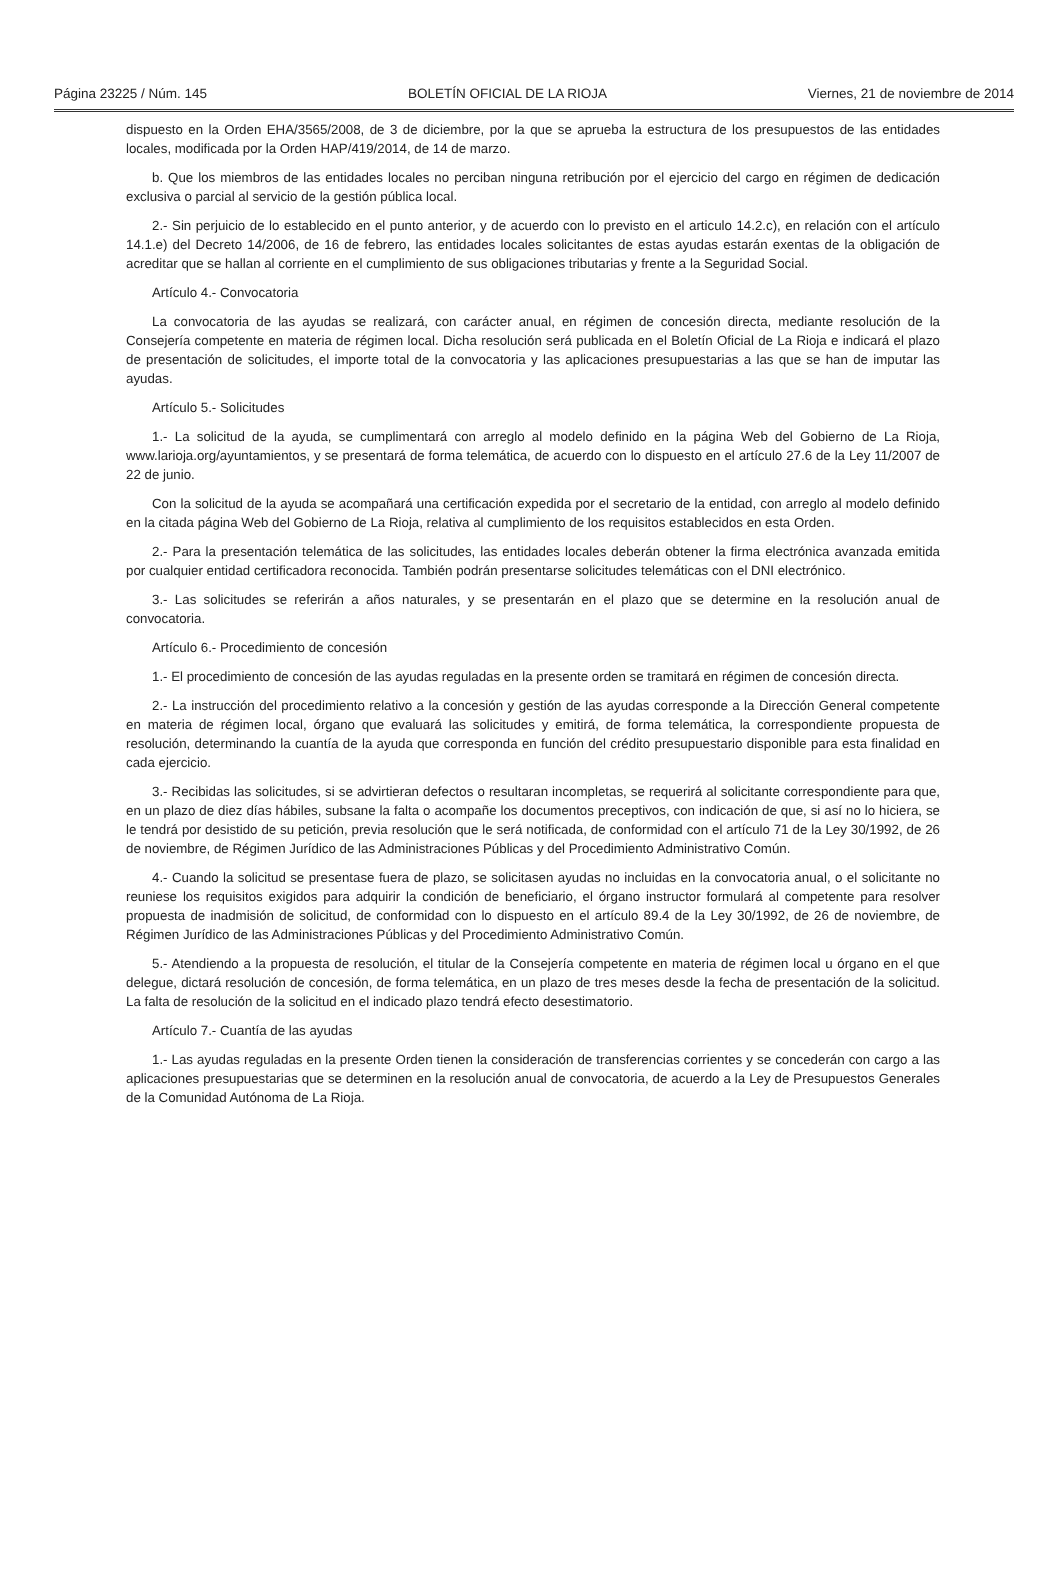Página 23225 / Núm. 145 BOLETÍN OFICIAL DE LA RIOJA Viernes, 21 de noviembre de 2014
dispuesto en la Orden EHA/3565/2008, de 3 de diciembre, por la que se aprueba la estructura de los presupuestos de las entidades locales, modificada por la Orden HAP/419/2014, de 14 de marzo.
b. Que los miembros de las entidades locales no perciban ninguna retribución por el ejercicio del cargo en régimen de dedicación exclusiva o parcial al servicio de la gestión pública local.
2.- Sin perjuicio de lo establecido en el punto anterior, y de acuerdo con lo previsto en el articulo 14.2.c), en relación con el artículo 14.1.e) del Decreto 14/2006, de 16 de febrero, las entidades locales solicitantes de estas ayudas estarán exentas de la obligación de acreditar que se hallan al corriente en el cumplimiento de sus obligaciones tributarias y frente a la Seguridad Social.
Artículo 4.- Convocatoria
La convocatoria de las ayudas se realizará, con carácter anual, en régimen de concesión directa, mediante resolución de la Consejería competente en materia de régimen local. Dicha resolución será publicada en el Boletín Oficial de La Rioja e indicará el plazo de presentación de solicitudes, el importe total de la convocatoria y las aplicaciones presupuestarias a las que se han de imputar las ayudas.
Artículo 5.- Solicitudes
1.- La solicitud de la ayuda, se cumplimentará con arreglo al modelo definido en la página Web del Gobierno de La Rioja, www.larioja.org/ayuntamientos, y se presentará de forma telemática, de acuerdo con lo dispuesto en el artículo 27.6 de la Ley 11/2007 de 22 de junio.
Con la solicitud de la ayuda se acompañará una certificación expedida por el secretario de la entidad, con arreglo al modelo definido en la citada página Web del Gobierno de La Rioja, relativa al cumplimiento de los requisitos establecidos en esta Orden.
2.- Para la presentación telemática de las solicitudes, las entidades locales deberán obtener la firma electrónica avanzada emitida por cualquier entidad certificadora reconocida. También podrán presentarse solicitudes telemáticas con el DNI electrónico.
3.- Las solicitudes se referirán a años naturales, y se presentarán en el plazo que se determine en la resolución anual de convocatoria.
Artículo 6.- Procedimiento de concesión
1.- El procedimiento de concesión de las ayudas reguladas en la presente orden se tramitará en régimen de concesión directa.
2.- La instrucción del procedimiento relativo a la concesión y gestión de las ayudas corresponde a la Dirección General competente en materia de régimen local, órgano que evaluará las solicitudes y emitirá, de forma telemática, la correspondiente propuesta de resolución, determinando la cuantía de la ayuda que corresponda en función del crédito presupuestario disponible para esta finalidad en cada ejercicio.
3.- Recibidas las solicitudes, si se advirtieran defectos o resultaran incompletas, se requerirá al solicitante correspondiente para que, en un plazo de diez días hábiles, subsane la falta o acompañe los documentos preceptivos, con indicación de que, si así no lo hiciera, se le tendrá por desistido de su petición, previa resolución que le será notificada, de conformidad con el artículo 71 de la Ley 30/1992, de 26 de noviembre, de Régimen Jurídico de las Administraciones Públicas y del Procedimiento Administrativo Común.
4.- Cuando la solicitud se presentase fuera de plazo, se solicitasen ayudas no incluidas en la convocatoria anual, o el solicitante no reuniese los requisitos exigidos para adquirir la condición de beneficiario, el órgano instructor formulará al competente para resolver propuesta de inadmisión de solicitud, de conformidad con lo dispuesto en el artículo 89.4 de la Ley 30/1992, de 26 de noviembre, de Régimen Jurídico de las Administraciones Públicas y del Procedimiento Administrativo Común.
5.- Atendiendo a la propuesta de resolución, el titular de la Consejería competente en materia de régimen local u órgano en el que delegue, dictará resolución de concesión, de forma telemática, en un plazo de tres meses desde la fecha de presentación de la solicitud. La falta de resolución de la solicitud en el indicado plazo tendrá efecto desestimatorio.
Artículo 7.- Cuantía de las ayudas
1.- Las ayudas reguladas en la presente Orden tienen la consideración de transferencias corrientes y se concederán con cargo a las aplicaciones presupuestarias que se determinen en la resolución anual de convocatoria, de acuerdo a la Ley de Presupuestos Generales de la Comunidad Autónoma de La Rioja.